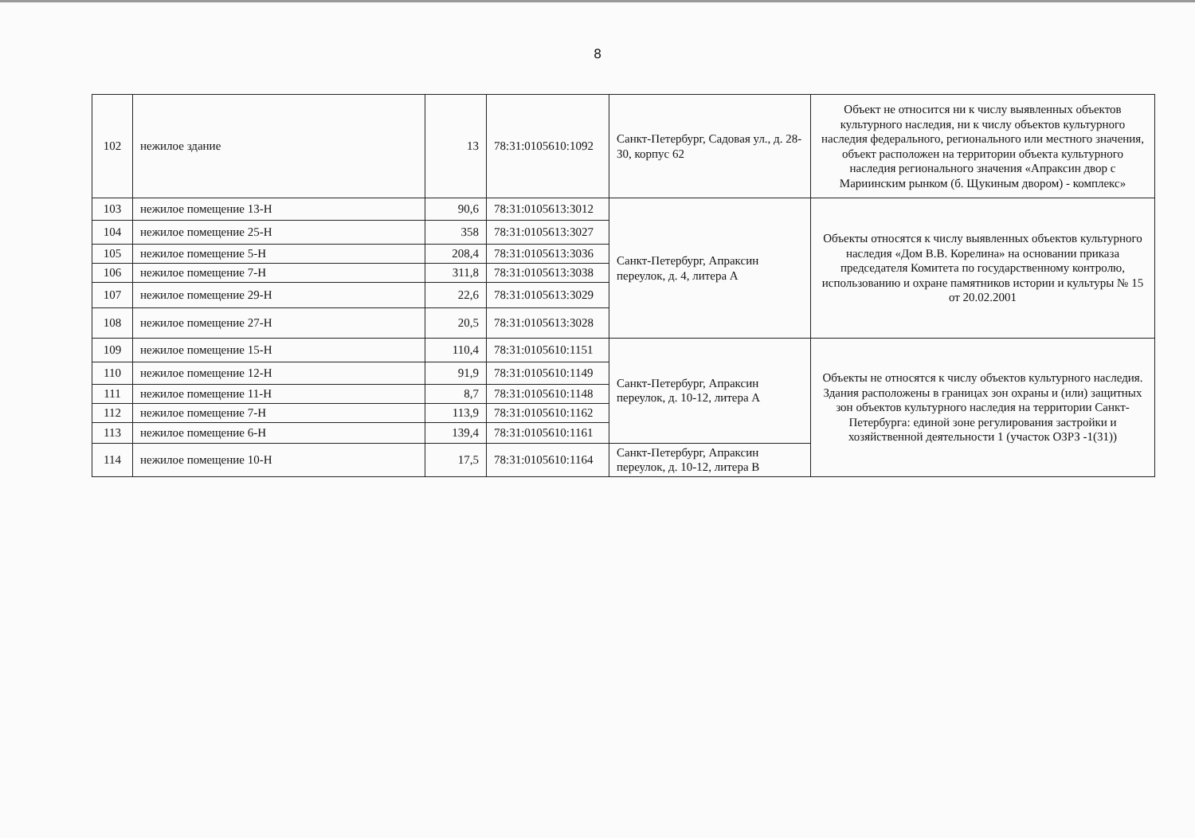8
| 102 | нежилое здание | 13 | 78:31:0105610:1092 | Санкт-Петербург, Садовая ул., д. 28-30, корпус 62 | Объект не относится ни к числу выявленных объектов культурного наследия, ни к числу объектов культурного наследия федерального, регионального или местного значения, объект расположен на территории объекта культурного наследия регионального значения «Апраксин двор с Мариинским рынком (б. Щукиным двором) - комплекс» |
| 103 | нежилое помещение 13-Н | 90,6 | 78:31:0105613:3012 | Санкт-Петербург, Апраксин переулок, д. 4, литера А | Объекты относятся к числу выявленных объектов культурного наследия «Дом В.В. Корелина» на основании приказа председателя Комитета по государственному контролю, использованию и охране памятников истории и культуры № 15 от 20.02.2001 |
| 104 | нежилое помещение 25-Н | 358 | 78:31:0105613:3027 | | |
| 105 | нежилое помещение 5-Н | 208,4 | 78:31:0105613:3036 | | |
| 106 | нежилое помещение 7-Н | 311,8 | 78:31:0105613:3038 | | |
| 107 | нежилое помещение 29-Н | 22,6 | 78:31:0105613:3029 | | |
| 108 | нежилое помещение 27-Н | 20,5 | 78:31:0105613:3028 | | |
| 109 | нежилое помещение 15-Н | 110,4 | 78:31:0105610:1151 | Санкт-Петербург, Апраксин переулок, д. 10-12, литера А | Объекты не относятся к числу объектов культурного наследия. Здания расположены в границах зон охраны и (или) защитных зон объектов культурного наследия на территории Санкт-Петербурга: единой зоне регулирования застройки и хозяйственной деятельности 1 (участок ОЗРЗ -1(31)) |
| 110 | нежилое помещение 12-Н | 91,9 | 78:31:0105610:1149 | | |
| 111 | нежилое помещение 11-Н | 8,7 | 78:31:0105610:1148 | | |
| 112 | нежилое помещение 7-Н | 113,9 | 78:31:0105610:1162 | | |
| 113 | нежилое помещение 6-Н | 139,4 | 78:31:0105610:1161 | | |
| 114 | нежилое помещение 10-Н | 17,5 | 78:31:0105610:1164 | Санкт-Петербург, Апраксин переулок, д. 10-12, литера В | |